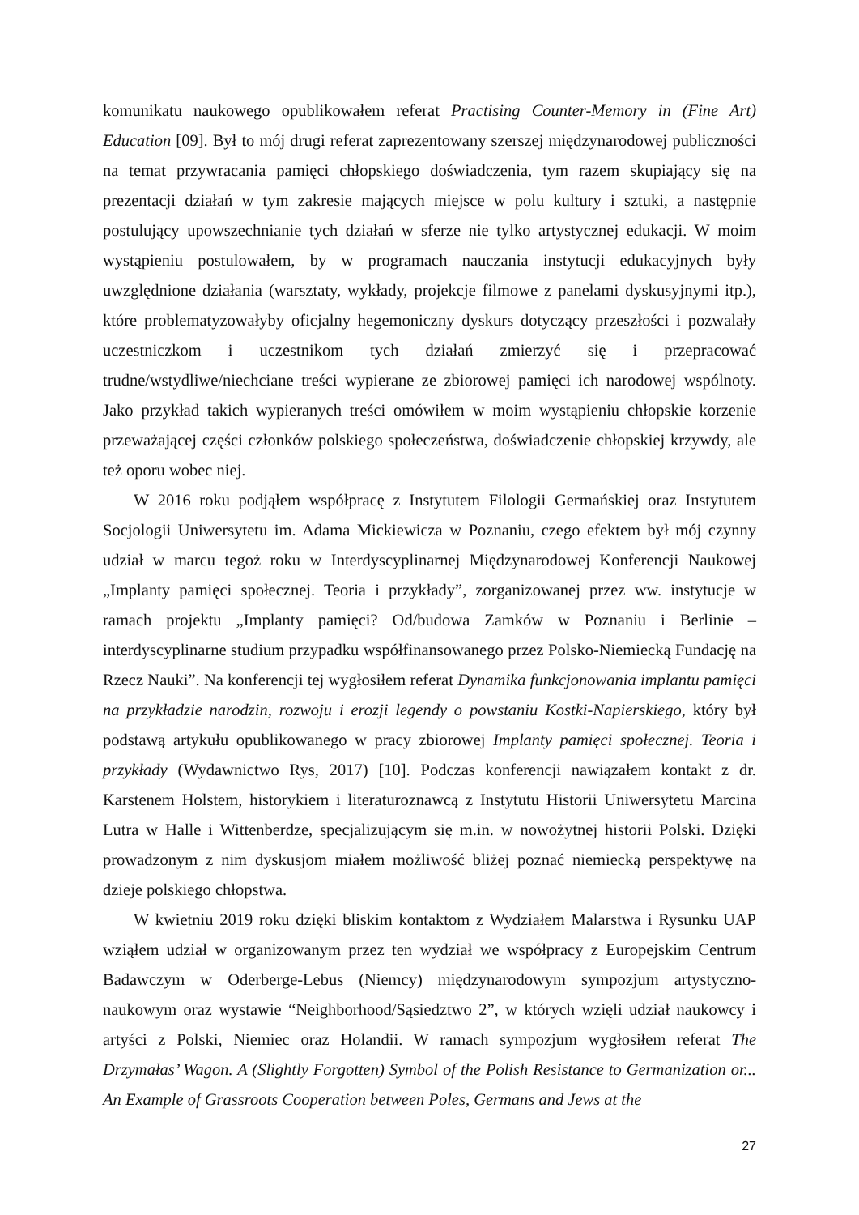komunikatu naukowego opublikowałem referat Practising Counter-Memory in (Fine Art) Education [09]. Był to mój drugi referat zaprezentowany szerszej międzynarodowej publiczności na temat przywracania pamięci chłopskiego doświadczenia, tym razem skupiający się na prezentacji działań w tym zakresie mających miejsce w polu kultury i sztuki, a następnie postulujący upowszechnianie tych działań w sferze nie tylko artystycznej edukacji. W moim wystąpieniu postulowałem, by w programach nauczania instytucji edukacyjnych były uwzględnione działania (warsztaty, wykłady, projekcje filmowe z panelami dyskusyjnymi itp.), które problematyzowałyby oficjalny hegemoniczny dyskurs dotyczący przeszłości i pozwalały uczestniczkom i uczestnikom tych działań zmierzyć się i przepracować trudne/wstydliwe/niechciane treści wypierane ze zbiorowej pamięci ich narodowej wspólnoty. Jako przykład takich wypieranych treści omówiłem w moim wystąpieniu chłopskie korzenie przeważającej części członków polskiego społeczeństwa, doświadczenie chłopskiej krzywdy, ale też oporu wobec niej.
W 2016 roku podjąłem współpracę z Instytutem Filologii Germańskiej oraz Instytutem Socjologii Uniwersytetu im. Adama Mickiewicza w Poznaniu, czego efektem był mój czynny udział w marcu tegoż roku w Interdyscyplinarnej Międzynarodowej Konferencji Naukowej „Implanty pamięci społecznej. Teoria i przykłady”, zorganizowanej przez ww. instytucje w ramach projektu „Implanty pamięci? Od/budowa Zamków w Poznaniu i Berlinie – interdyscyplinarne studium przypadku współfinansowanego przez Polsko-Niemiecką Fundację na Rzecz Nauki”. Na konferencji tej wygłosiłem referat Dynamika funkcjonowania implantu pamięci na przykładzie narodzin, rozwoju i erozji legendy o powstaniu Kostki-Napierskiego, który był podstawą artykułu opublikowanego w pracy zbiorowej Implanty pamięci społecznej. Teoria i przykłady (Wydawnictwo Rys, 2017) [10]. Podczas konferencji nawiązałem kontakt z dr. Karstenem Holstem, historykiem i literaturoznawcą z Instytutu Historii Uniwersytetu Marcina Lutra w Halle i Wittenberdze, specjalizującym się m.in. w nowożytnej historii Polski. Dzięki prowadzonym z nim dyskusjom miałem możliwość bliżej poznać niemiecką perspektywę na dzieje polskiego chłopstwa.
W kwietniu 2019 roku dzięki bliskim kontaktom z Wydziałem Malarstwa i Rysunku UAP wziąłem udział w organizowanym przez ten wydział we współpracy z Europejskim Centrum Badawczym w Oderberge-Lebus (Niemcy) międzynarodowym sympozjum artystyczno-naukowym oraz wystawie “Neighborhood/Sąsiedztwo 2”, w których wzięli udział naukowcy i artyści z Polski, Niemiec oraz Holandii. W ramach sympozjum wygłosiłem referat The Drzymałas’ Wagon. A (Slightly Forgotten) Symbol of the Polish Resistance to Germanization or... An Example of Grassroots Cooperation between Poles, Germans and Jews at the
27